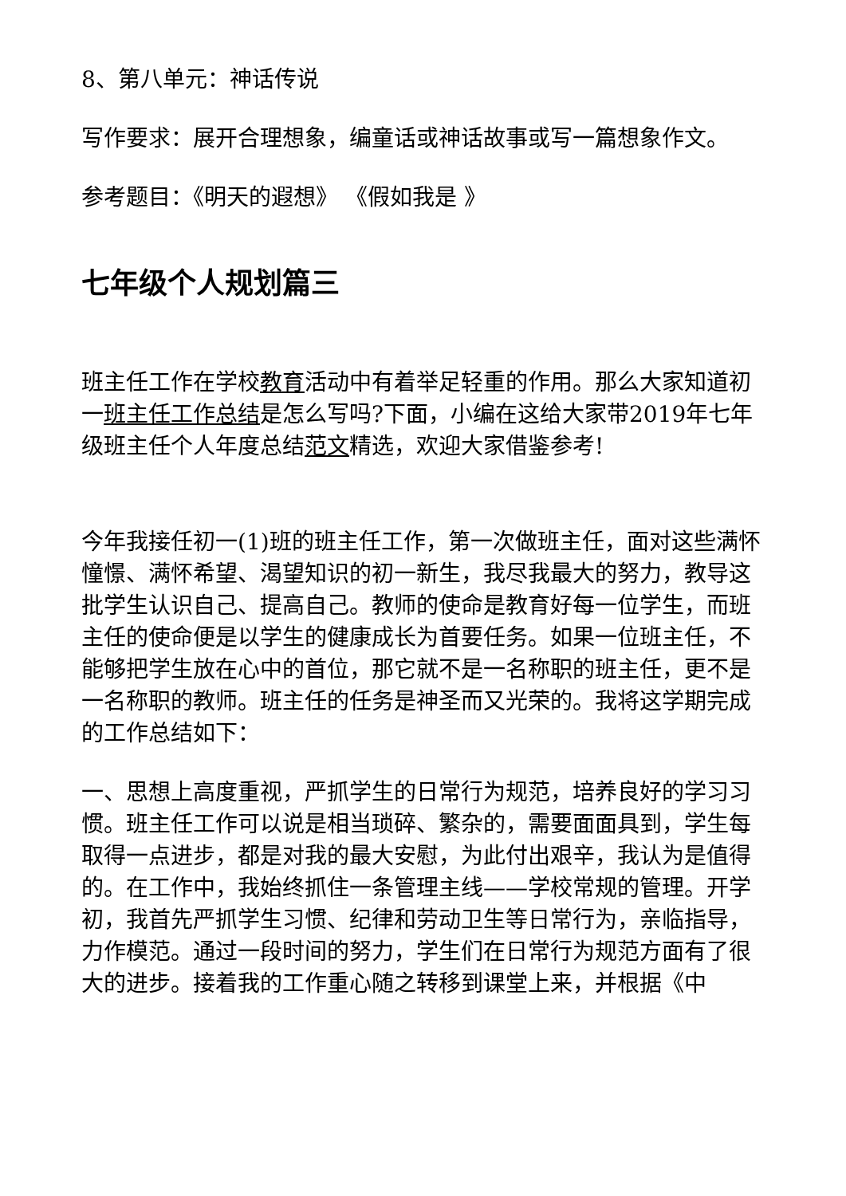8、第八单元：神话传说
写作要求：展开合理想象，编童话或神话故事或写一篇想象作文。
参考题目：《明天的遐想》 《假如我是 》
七年级个人规划篇三
班主任工作在学校教育活动中有着举足轻重的作用。那么大家知道初一班主任工作总结是怎么写吗?下面，小编在这给大家带2019年七年级班主任个人年度总结范文精选，欢迎大家借鉴参考!
今年我接任初一(1)班的班主任工作，第一次做班主任，面对这些满怀憧憬、满怀希望、渴望知识的初一新生，我尽我最大的努力，教导这批学生认识自己、提高自己。教师的使命是教育好每一位学生，而班主任的使命便是以学生的健康成长为首要任务。如果一位班主任，不能够把学生放在心中的首位，那它就不是一名称职的班主任，更不是一名称职的教师。班主任的任务是神圣而又光荣的。我将这学期完成的工作总结如下：
一、思想上高度重视，严抓学生的日常行为规范，培养良好的学习习惯。班主任工作可以说是相当琐碎、繁杂的，需要面面具到，学生每取得一点进步，都是对我的最大安慰，为此付出艰辛，我认为是值得的。在工作中，我始终抓住一条管理主线——学校常规的管理。开学初，我首先严抓学生习惯、纪律和劳动卫生等日常行为，亲临指导，力作模范。通过一段时间的努力，学生们在日常行为规范方面有了很大的进步。接着我的工作重心随之转移到课堂上来，并根据《中